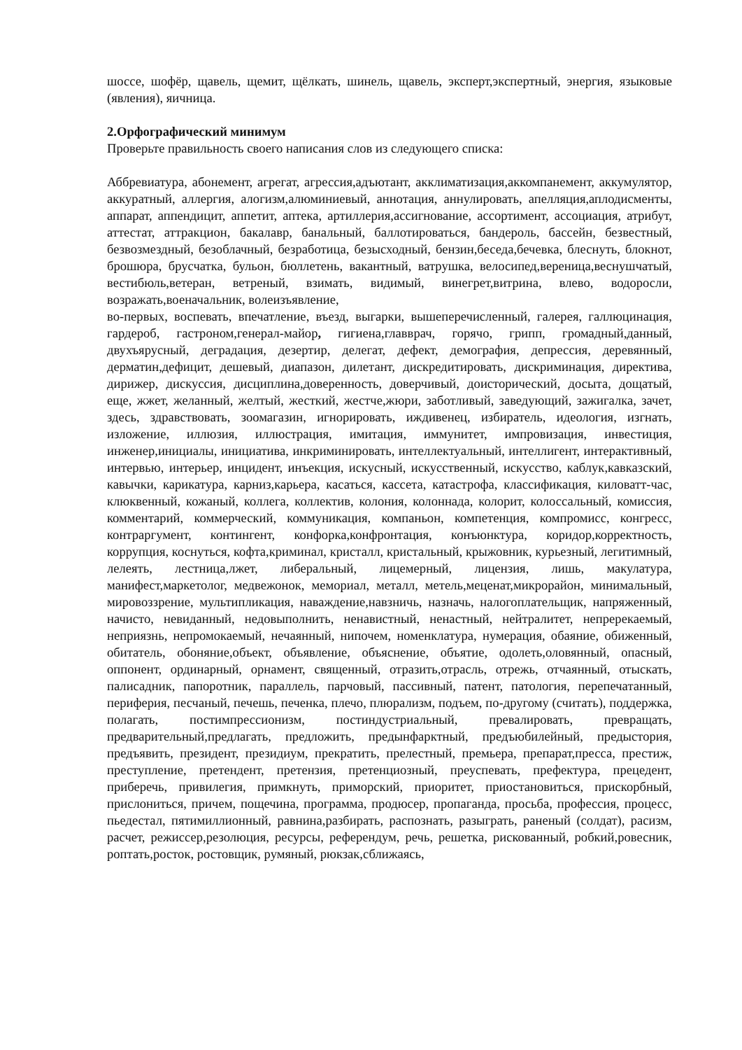шоссе, шофёр, щавель, щемит, щёлкать, шинель, щавель, эксперт,экспертный, энергия, языковые (явления), яичница.
2.Орфографический минимум
Проверьте правильность своего написания слов из следующего списка:
Аббревиатура, абонемент, агрегат, агрессия,адъютант, акклиматизация,аккомпанемент, аккумулятор, аккуратный, аллергия, алогизм,алюминиевый, аннотация, аннулировать, апелляция,аплодисменты, аппарат, аппендицит, аппетит, аптека, артиллерия,ассигнование, ассортимент, ассоциация, атрибут, аттестат, аттракцион, бакалавр, банальный, баллотироваться, бандероль, бассейн, безвестный, безвозмездный, безоблачный, безработица, безысходный, бензин,беседа,бечевка, блеснуть, блокнот, брошюра, брусчатка, бульон, бюллетень, вакантный, ватрушка, велосипед,вереница,веснушчатый, вестибюль,ветеран, ветреный, взимать, видимый, винегрет,витрина, влево, водоросли, возражать,военачальник, волеизъявление,
во-первых, воспевать, впечатление, въезд, выгарки, вышеперечисленный, галерея, галлюцинация, гардероб, гастроном,генерал-майор, гигиена,главврач, горячо, грипп, громадный,данный, двухъярусный, деградация, дезертир, делегат, дефект, демография, депрессия, деревянный, дерматин,дефицит, дешевый, диапазон, дилетант, дискредитировать, дискриминация, директива, дирижер, дискуссия, дисциплина,доверенность, доверчивый, доисторический, досыта, дощатый, еще, жжет, желанный, желтый, жесткий, жестче,жюри, заботливый, заведующий, зажигалка, зачет, здесь, здравствовать, зоомагазин, игнорировать, иждивенец, избиратель, идеология, изгнать, изложение, иллюзия, иллюстрация, имитация, иммунитет, импровизация, инвестиция, инженер,инициалы, инициатива, инкриминировать, интеллектуальный, интеллигент, интерактивный, интервью, интерьер, инцидент, инъекция, искусный, искусственный, искусство, каблук,кавказский, кавычки, карикатура, карниз,карьера, касаться, кассета, катастрофа, классификация, киловатт-час, клюквенный, кожаный, коллега, коллектив, колония, колоннада, колорит, колоссальный, комиссия, комментарий, коммерческий, коммуникация, компаньон, компетенция, компромисс, конгресс, контраргумент, контингент, конфорка,конфронтация, конъюнктура, коридор,корректность, коррупция, коснуться, кофта,криминал, кристалл, кристальный, крыжовник, курьезный, легитимный, лелеять, лестница,лжет, либеральный, лицемерный, лицензия, лишь, макулатура, манифест,маркетолог, медвежонок, мемориал, металл, метель,меценат,микрорайон, минимальный, мировоззрение, мультипликация, наваждение,навзничь, назначь, налогоплательщик, напряженный, начисто, невиданный, недовыполнить, ненавистный, ненастный, нейтралитет, непререкаемый, неприязнь, непромокаемый, нечаянный, нипочем, номенклатура, нумерация, обаяние, обиженный, обитатель, обоняние,объект, объявление, объяснение, объятие, одолеть,оловянный, опасный, оппонент, ординарный, орнамент, священный, отразить,отрасль, отрежь, отчаянный, отыскать, палисадник, папоротник, параллель, парчовый, пассивный, патент, патология, перепечатанный, периферия, песчаный, печешь, печенка, плечо, плюрализм, подъем, по-другому (считать), поддержка, полагать, постимпрессионизм, постиндустриальный, превалировать, превращать, предварительный,предлагать, предложить, предынфарктный, предъюбилейный, предыстория, предъявить, президент, президиум, прекратить, прелестный, премьера, препарат,пресса, престиж, преступление, претендент, претензия, претенциозный, преуспевать, префектура, прецедент, приберечь, привилегия, примкнуть, приморский, приоритет, приостановиться, прискорбный, прислониться, причем, пощечина, программа, продюсер, пропаганда, просьба, профессия, процесс, пьедестал, пятимиллионный, равнина,разбирать, распознать, разыграть, раненый (солдат), расизм, расчет, режиссер,резолюция, ресурсы, референдум, речь, решетка, рискованный, робкий,ровесник, роптать,росток, ростовщик, румяный, рюкзак,сближаясь,